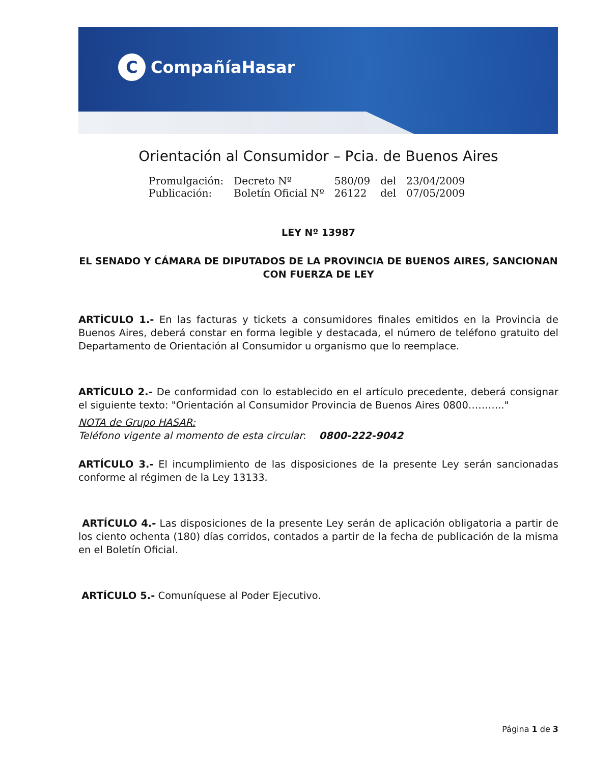C CompañíaHasar
Orientación al Consumidor – Pcia. de Buenos Aires
| Promulgación: | Decreto Nº | 580/09 | del | 23/04/2009 |
| Publicación: | Boletín Oficial Nº | 26122 | del | 07/05/2009 |
LEY Nº 13987
EL SENADO Y CÁMARA DE DIPUTADOS DE LA PROVINCIA DE BUENOS AIRES, SANCIONAN CON FUERZA DE LEY
ARTÍCULO 1.- En las facturas y tickets a consumidores finales emitidos en la Provincia de Buenos Aires, deberá constar en forma legible y destacada, el número de teléfono gratuito del Departamento de Orientación al Consumidor u organismo que lo reemplace.
ARTÍCULO 2.- De conformidad con lo establecido en el artículo precedente, deberá consignar el siguiente texto: "Orientación al Consumidor Provincia de Buenos Aires 0800……….."
NOTA de Grupo HASAR:
Teléfono vigente al momento de esta circular: 0800-222-9042
ARTÍCULO 3.- El incumplimiento de las disposiciones de la presente Ley serán sancionadas conforme al régimen de la Ley 13133.
ARTÍCULO 4.- Las disposiciones de la presente Ley serán de aplicación obligatoria a partir de los ciento ochenta (180) días corridos, contados a partir de la fecha de publicación de la misma en el Boletín Oficial.
ARTÍCULO 5.- Comuníquese al Poder Ejecutivo.
Página 1 de 3